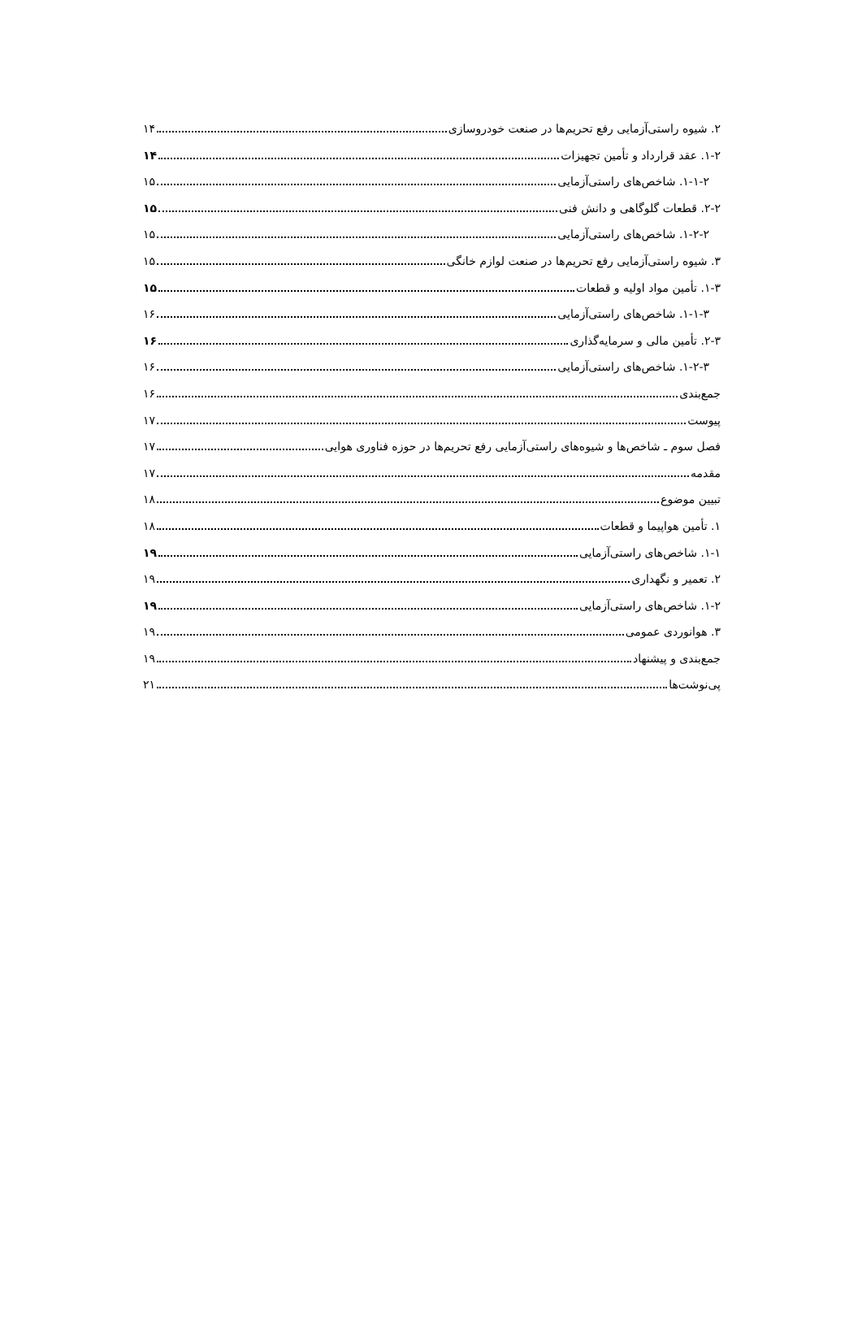۲. شیوه راستی‌آزمایی رفع تحریم‌ها در صنعت خودروسازی ۱۴
۱-۲. عقد قرارداد و تأمین تجهیزات ۱۴
۱-۱-۲. شاخص‌های راستی‌آزمایی ۱۵
۲-۲. قطعات گلوگاهی و دانش فنی ۱۵
۱-۲-۲. شاخص‌های راستی‌آزمایی ۱۵
۳. شیوه راستی‌آزمایی رفع تحریم‌ها در صنعت لوازم خانگی ۱۵
۱-۳. تأمین مواد اولیه و قطعات ۱۵
۱-۱-۳. شاخص‌های راستی‌آزمایی ۱۶
۲-۳. تأمین مالی و سرمایه‌گذاری ۱۶
۱-۲-۳. شاخص‌های راستی‌آزمایی ۱۶
جمع‌بندی ۱۶
پیوست ۱۷
فصل سوم ـ شاخص‌ها و شیوه‌های راستی‌آزمایی رفع تحریم‌ها در حوزه فناوری هوایی ۱۷
مقدمه ۱۷
تبیین موضوع ۱۸
۱. تأمین هواپیما و قطعات ۱۸
۱-۱. شاخص‌های راستی‌آزمایی ۱۹
۲. تعمیر و نگهداری ۱۹
۱-۲. شاخص‌های راستی‌آزمایی ۱۹
۳. هوانوردی عمومی ۱۹
جمع‌بندی و پیشنهاد ۱۹
پی‌نوشت‌ها ۲۱